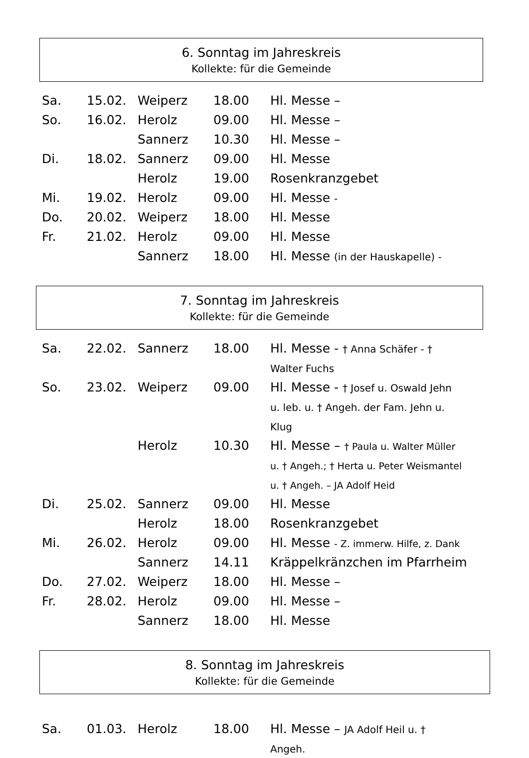6. Sonntag im Jahreskreis
Kollekte: für die Gemeinde
| Sa. | 15.02. | Weiperz | 18.00 | Hl. Messe – |
| So. | 16.02. | Herolz | 09.00 | Hl. Messe – |
| | | Sannerz | 10.30 | Hl. Messe – |
| Di. | 18.02. | Sannerz | 09.00 | Hl. Messe |
| | | Herolz | 19.00 | Rosenkranzgebet |
| Mi. | 19.02. | Herolz | 09.00 | Hl. Messe - |
| Do. | 20.02. | Weiperz | 18.00 | Hl. Messe |
| Fr. | 21.02. | Herolz | 09.00 | Hl. Messe |
| | | Sannerz | 18.00 | Hl. Messe (in der Hauskapelle) - |
7. Sonntag im Jahreskreis
Kollekte: für die Gemeinde
| Sa. | 22.02. | Sannerz | 18.00 | Hl. Messe - † Anna Schäfer - † Walter Fuchs |
| So. | 23.02. | Weiperz | 09.00 | Hl. Messe - † Josef u. Oswald Jehn u. leb. u. † Angeh. der Fam. Jehn u. Klug |
| | | Herolz | 10.30 | Hl. Messe – † Paula u. Walter Müller u. † Angeh.; † Herta u. Peter Weismantel u. † Angeh. – JA Adolf Heid |
| Di. | 25.02. | Sannerz | 09.00 | Hl. Messe |
| | | Herolz | 18.00 | Rosenkranzgebet |
| Mi. | 26.02. | Herolz | 09.00 | Hl. Messe - Z. immerw. Hilfe, z. Dank |
| | | Sannerz | 14.11 | Kräppelkränzchen im Pfarrheim |
| Do. | 27.02. | Weiperz | 18.00 | Hl. Messe – |
| Fr. | 28.02. | Herolz | 09.00 | Hl. Messe – |
| | | Sannerz | 18.00 | Hl. Messe |
8. Sonntag im Jahreskreis
Kollekte: für die Gemeinde
| Sa. | 01.03. | Herolz | 18.00 | Hl. Messe – JA Adolf Heil u. † Angeh. |